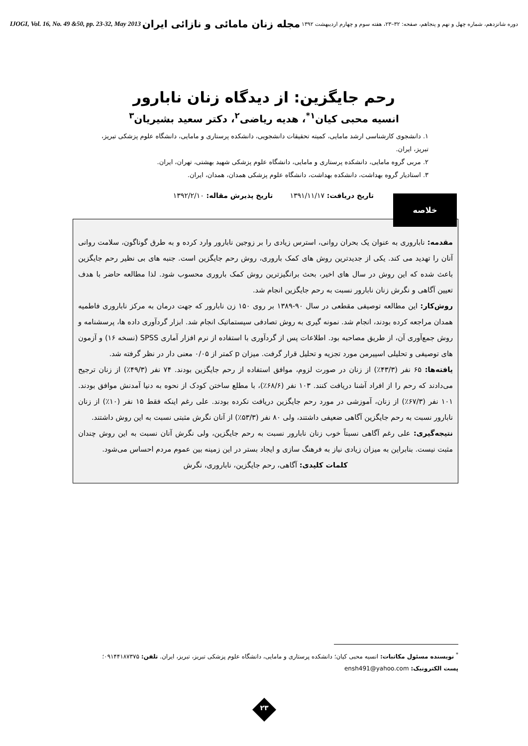دوره شانزدهم، شماره چهل و نهم و پنجاهم، صفحه: ۳۲–۲۳، هفته سوم و چهارم اردیبهشت ۱۳۹۲ مجله زنان مامائی و نازائی ایران IJOGI, Vol. 16, No. 49 &50, pp. 23-32, May 2013
رحم جایگزین: از دیدگاه زنان نابارور
انسیه محبی کیان<sup>۱*</sup>، هدیه ریاضی<sup>۲</sup>، دکتر سعید بشیریان<sup>۳</sup>
۱. دانشجوی کارشناسی ارشد مامایی، کمیته تحقیقات دانشجویی، دانشکده پرستاری و مامایی، دانشگاه علوم پزشکی تبریز، تبریز، ایران.
۲. مربی گروه مامایی، دانشکده پرستاری و مامایی، دانشگاه علوم پزشکی شهید بهشتی، تهران، ایران.
۳. استادیار گروه بهداشت، دانشکده بهداشت، دانشگاه علوم پزشکی همدان، همدان، ایران.
تاریخ دریافت: ۱۳۹۱/۱۱/۱۷ تاریخ پذیرش مقاله: ۱۳۹۲/۲/۱۰
خلاصه
مقدمه: ناباروری به عنوان یک بحران روانی، استرس زیادی را بر زوجین نابارور وارد کرده و به طرق گوناگون، سلامت روانی آنان را تهدید می کند. یکی از جدیدترین روش های کمک باروری، روش رحم جایگزین است. جنبه های بی نظیر رحم جایگزین باعث شده که این روش در سال های اخیر، بحث برانگیزترین روش کمک باروری محسوب شود. لذا مطالعه حاضر با هدف تعیین آگاهی و نگرش زنان نابارور نسبت به رحم جایگزین انجام شد.
روش‌کار: این مطالعه توصیفی مقطعی در سال ۹۰-۱۳۸۹ بر روی ۱۵۰ زن نابارور که جهت درمان به مرکز ناباروری فاطمیه همدان مراجعه کرده بودند، انجام شد. نمونه گیری به روش تصادفی سیستماتیک انجام شد. ابزار گردآوری داده ها، پرسشنامه و روش جمع‌آوری آن، از طریق مصاحبه بود. اطلاعات پس از گردآوری با استفاده از نرم افزار آماری SPSS (نسخه ۱۶) و آزمون های توصیفی و تحلیلی اسپیرمن مورد تجزیه و تحلیل قرار گرفت. میزان p کمتر از ۰/۰۵ معنی دار در نظر گرفته شد.
یافته‌ها: ۶۵ نفر (۴۳/۳٪) از زنان در صورت لزوم، موافق استفاده از رحم جایگزین بودند. ۷۴ نفر (۴۹/۳٪) از زنان ترجیح می‌دادند که رحم را از افراد آشنا دریافت کنند. ۱۰۳ نفر (۶۸/۶٪)، با مطلع ساختن کودک از نحوه به دنیا آمدنش موافق بودند. ۱۰۱ نفر (۶۷/۳٪) از زنان، آموزشی در مورد رحم جایگزین دریافت نکرده بودند. علی رغم اینکه فقط ۱۵ نفر (۱۰٪) از زنان نابارور نسبت به رحم جایگزین آگاهی ضعیفی داشتند، ولی ۸۰ نفر (۵۳/۳٪) از آنان نگرش مثبتی نسبت به این روش داشتند.
نتیجه‌گیری: علی رغم آگاهی نسبتاً خوب زنان نابارور نسبت به رحم جایگزین، ولی نگرش آنان نسبت به این روش چندان مثبت نیست. بنابراین به میزان زیادی نیاز به فرهنگ سازی و ایجاد بستر در این زمینه بین عموم مردم احساس می‌شود.
کلمات کلیدی: آگاهی، رحم جایگزین، ناباروری، نگرش
<sup>*</sup> نویسنده مسئول مکاتبات: انسیه محبی کیان؛ دانشکده پرستاری و مامایی، دانشگاه علوم پزشکی تبریز، تبریز، ایران. تلفن: ۰۹۱۴۴۱۸۷۳۷۵؛
پست الکترونیک: ensh491@yahoo.com
۲۳